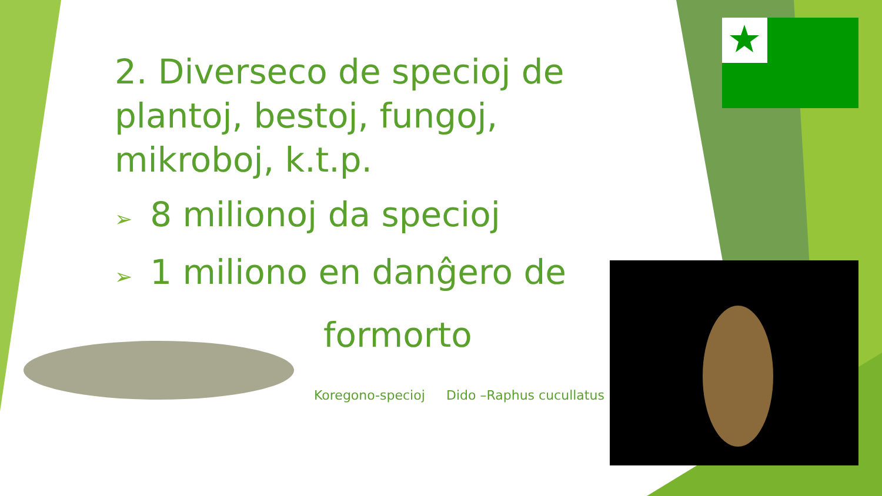2. Diverseco de specioj de plantoj, bestoj, fungoj, mikroboj, k.t.p.
➢ 8 milionoj da specioj
➢ 1 miliono en danĝero de
formorto
Koregono-specioj Dido –Raphus cucullatus